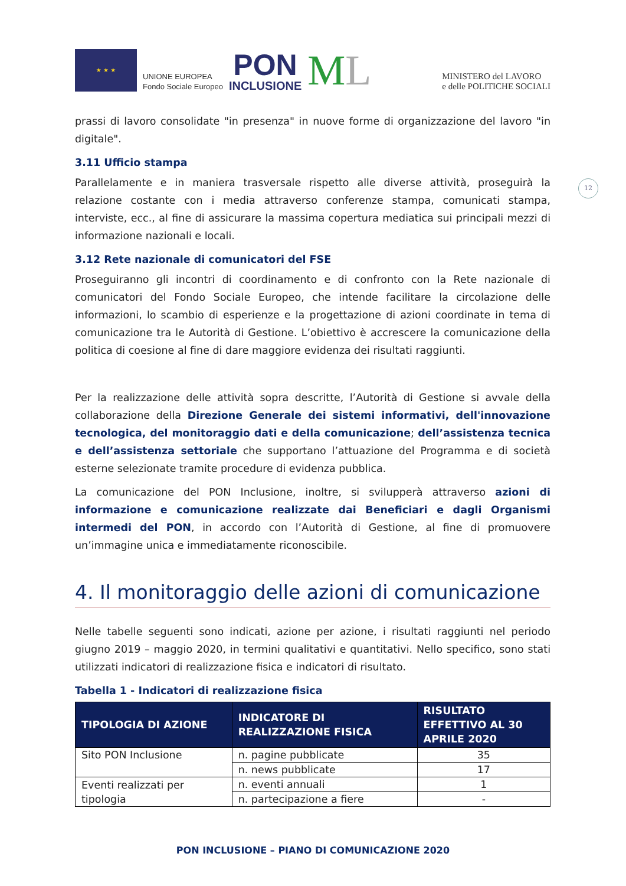★ ★ ★
UNIONE EUROPEA
Fondo Sociale Europeo
PON
INCLUSIONE
ML
MINISTERO del LAVORO
e delle POLITICHE SOCIALI
12
prassi di lavoro consolidate "in presenza" in nuove forme di organizzazione del lavoro "in digitale".
3.11 Ufficio stampa
Parallelamente e in maniera trasversale rispetto alle diverse attività, proseguirà la relazione costante con i media attraverso conferenze stampa, comunicati stampa, interviste, ecc., al fine di assicurare la massima copertura mediatica sui principali mezzi di informazione nazionali e locali.
3.12 Rete nazionale di comunicatori del FSE
Proseguiranno gli incontri di coordinamento e di confronto con la Rete nazionale di comunicatori del Fondo Sociale Europeo, che intende facilitare la circolazione delle informazioni, lo scambio di esperienze e la progettazione di azioni coordinate in tema di comunicazione tra le Autorità di Gestione. L’obiettivo è accrescere la comunicazione della politica di coesione al fine di dare maggiore evidenza dei risultati raggiunti.
Per la realizzazione delle attività sopra descritte, l’Autorità di Gestione si avvale della collaborazione della Direzione Generale dei sistemi informativi, dell'innovazione tecnologica, del monitoraggio dati e della comunicazione; dell’assistenza tecnica e dell’assistenza settoriale che supportano l’attuazione del Programma e di società esterne selezionate tramite procedure di evidenza pubblica.
La comunicazione del PON Inclusione, inoltre, si svilupperà attraverso azioni di informazione e comunicazione realizzate dai Beneficiari e dagli Organismi intermedi del PON, in accordo con l’Autorità di Gestione, al fine di promuovere un’immagine unica e immediatamente riconoscibile.
4. Il monitoraggio delle azioni di comunicazione
Nelle tabelle seguenti sono indicati, azione per azione, i risultati raggiunti nel periodo giugno 2019 – maggio 2020, in termini qualitativi e quantitativi. Nello specifico, sono stati utilizzati indicatori di realizzazione fisica e indicatori di risultato.
Tabella 1 - Indicatori di realizzazione fisica
| TIPOLOGIA DI AZIONE | INDICATORE DI REALIZZAZIONE FISICA | RISULTATO EFFETTIVO AL 30 APRILE 2020 |
| --- | --- | --- |
| Sito PON Inclusione | n. pagine pubblicate | 35 |
| | n. news pubblicate | 17 |
| Eventi realizzati per tipologia | n. eventi annuali | 1 |
| | n. partecipazione a fiere | - |
PON INCLUSIONE – PIANO DI COMUNICAZIONE 2020